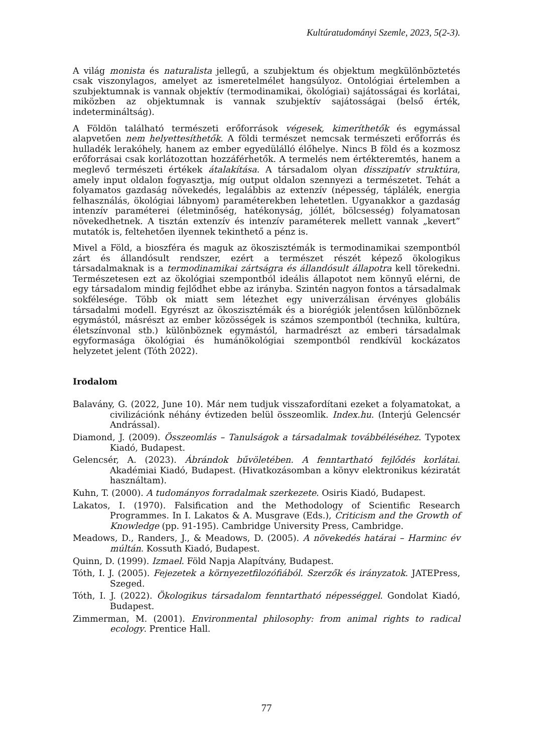Kultúratudományi Szemle, 2023, 5(2-3).
A világ monista és naturalista jellegű, a szubjektum és objektum megkülönböztetés csak viszonylagos, amelyet az ismeretelmélet hangsúlyoz. Ontológiai értelemben a szubjektumnak is vannak objektív (termodinamikai, ökológiai) sajátosságai és korlátai, miközben az objektumnak is vannak szubjektív sajátosságai (belső érték, indetermináltság).
A Földön található természeti erőforrások végesek, kimeríthetők és egymással alapvetően nem helyettesíthetők. A földi természet nemcsak természeti erőforrás és hulladék lerakóhely, hanem az ember egyedülálló élőhelye. Nincs B föld és a kozmosz erőforrásai csak korlátozottan hozzáférhetők. A termelés nem értékteremtés, hanem a meglevő természeti értékek átalakítása. A társadalom olyan disszipatív struktúra, amely input oldalon fogyasztja, míg output oldalon szennyezi a természetet. Tehát a folyamatos gazdaság növekedés, legalábbis az extenzív (népesség, táplálék, energia felhasználás, ökológiai lábnyom) paraméterekben lehetetlen. Ugyanakkor a gazdaság intenzív paraméterei (életminőség, hatékonyság, jóllét, bölcsesség) folyamatosan növekedhetnek. A tisztán extenzív és intenzív paraméterek mellett vannak „kevert” mutatók is, feltehetően ilyennek tekinthető a pénz is.
Mivel a Föld, a bioszféra és maguk az ökoszisztémák is termodinamikai szempontból zárt és állandósult rendszer, ezért a természet részét képező ökologikus társadalmaknak is a termodinamikai zártságra és állandósult állapotra kell törekedni. Természetesen ezt az ökológiai szempontból ideális állapotot nem könnyű elérni, de egy társadalom mindig fejlődhet ebbe az irányba. Szintén nagyon fontos a társadalmak sokfélesége. Több ok miatt sem létezhet egy univerzálisan érvényes globális társadalmi modell. Egyrészt az ökoszisztémák és a biorégiók jelentősen különböznek egymástól, másrészt az ember közösségek is számos szempontból (technika, kultúra, életszínvonal stb.) különböznek egymástól, harmadrészt az emberi társadalmak egyformasága ökológiai és humánökológiai szempontból rendkívül kockázatos helyzetet jelent (Tóth 2022).
Irodalom
Balavány, G. (2022, June 10). Már nem tudjuk visszafordítani ezeket a folyamatokat, a civilizációnk néhány évtizeden belül összeomlik. Index.hu. (Interjú Gelencsér Andrással).
Diamond, J. (2009). Összeomlás – Tanulságok a társadalmak továbbéléséhez. Typotex Kiadó, Budapest.
Gelencsér, A. (2023). Ábrándok bűvöletében. A fenntartható fejlődés korlátai. Akadémiai Kiadó, Budapest. (Hivatkozásomban a könyv elektronikus kéziratát használtam).
Kuhn, T. (2000). A tudományos forradalmak szerkezete. Osiris Kiadó, Budapest.
Lakatos, I. (1970). Falsification and the Methodology of Scientific Research Programmes. In I. Lakatos & A. Musgrave (Eds.), Criticism and the Growth of Knowledge (pp. 91-195). Cambridge University Press, Cambridge.
Meadows, D., Randers, J., & Meadows, D. (2005). A növekedés határai – Harminc év múltán. Kossuth Kiadó, Budapest.
Quinn, D. (1999). Izmael. Föld Napja Alapítvány, Budapest.
Tóth, I. J. (2005). Fejezetek a környezetfilozófiából. Szerzők és irányzatok. JATEPress, Szeged.
Tóth, I. J. (2022). Ökologikus társadalom fenntartható népességgel. Gondolat Kiadó, Budapest.
Zimmerman, M. (2001). Environmental philosophy: from animal rights to radical ecology. Prentice Hall.
77